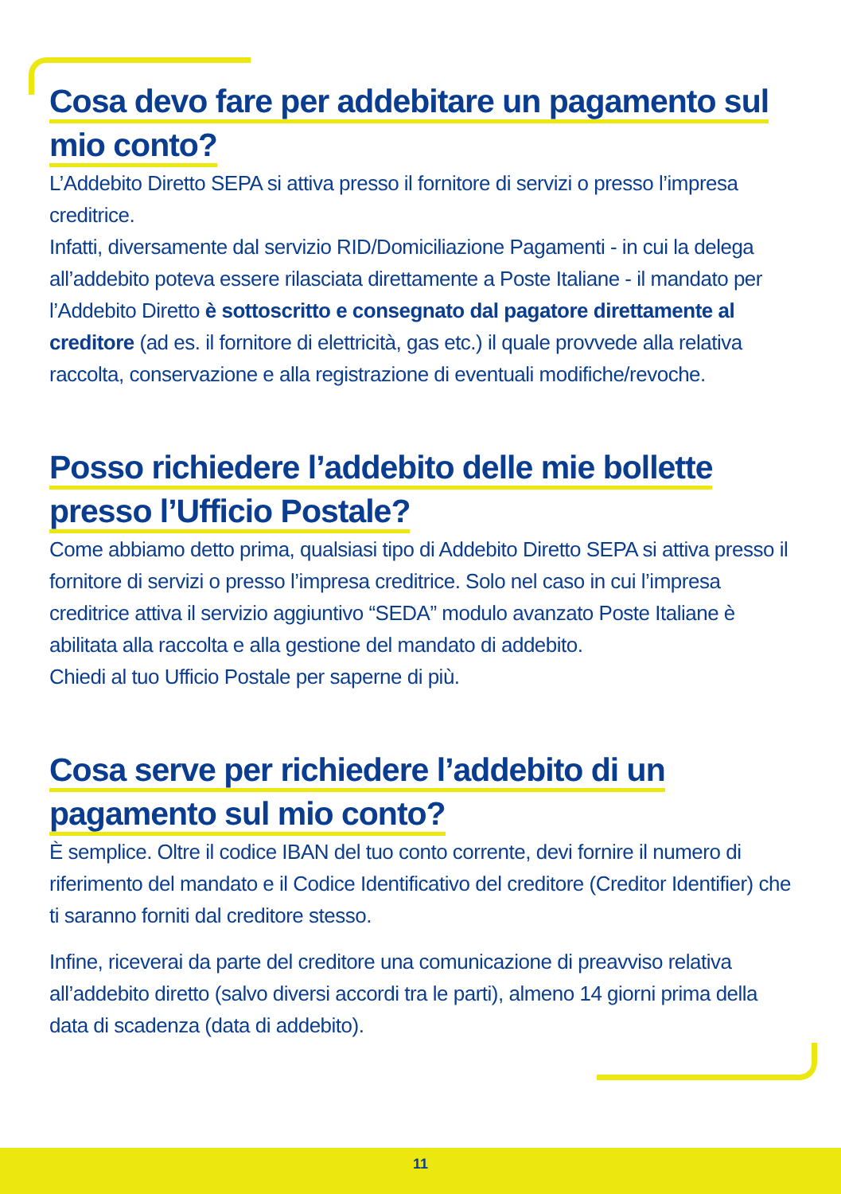Cosa devo fare per addebitare un pagamento sul mio conto?
L’Addebito Diretto SEPA si attiva presso il fornitore di servizi o presso l’impresa creditrice.
Infatti, diversamente dal servizio RID/Domiciliazione Pagamenti - in cui la delega all’addebito poteva essere rilasciata direttamente a Poste Italiane - il mandato per l’Addebito Diretto è sottoscritto e consegnato dal pagatore direttamente al creditore (ad es. il fornitore di elettricità, gas etc.) il quale provvede alla relativa raccolta, conservazione e alla registrazione di eventuali modifiche/revoche.
Posso richiedere l’addebito delle mie bollette presso l’Ufficio Postale?
Come abbiamo detto prima, qualsiasi tipo di Addebito Diretto SEPA si attiva presso il fornitore di servizi o presso l’impresa creditrice. Solo nel caso in cui l’impresa creditrice attiva il servizio aggiuntivo “SEDA” modulo avanzato Poste Italiane è abilitata alla raccolta e alla gestione del mandato di addebito.
Chiedi al tuo Ufficio Postale per saperne di più.
Cosa serve per richiedere l’addebito di un pagamento sul mio conto?
È semplice. Oltre il codice IBAN del tuo conto corrente, devi fornire il numero di riferimento del mandato e il Codice Identificativo del creditore (Creditor Identifier) che ti saranno forniti dal creditore stesso.
Infine, riceverai da parte del creditore una comunicazione di preavviso relativa all’addebito diretto (salvo diversi accordi tra le parti), almeno 14 giorni prima della data di scadenza (data di addebito).
11